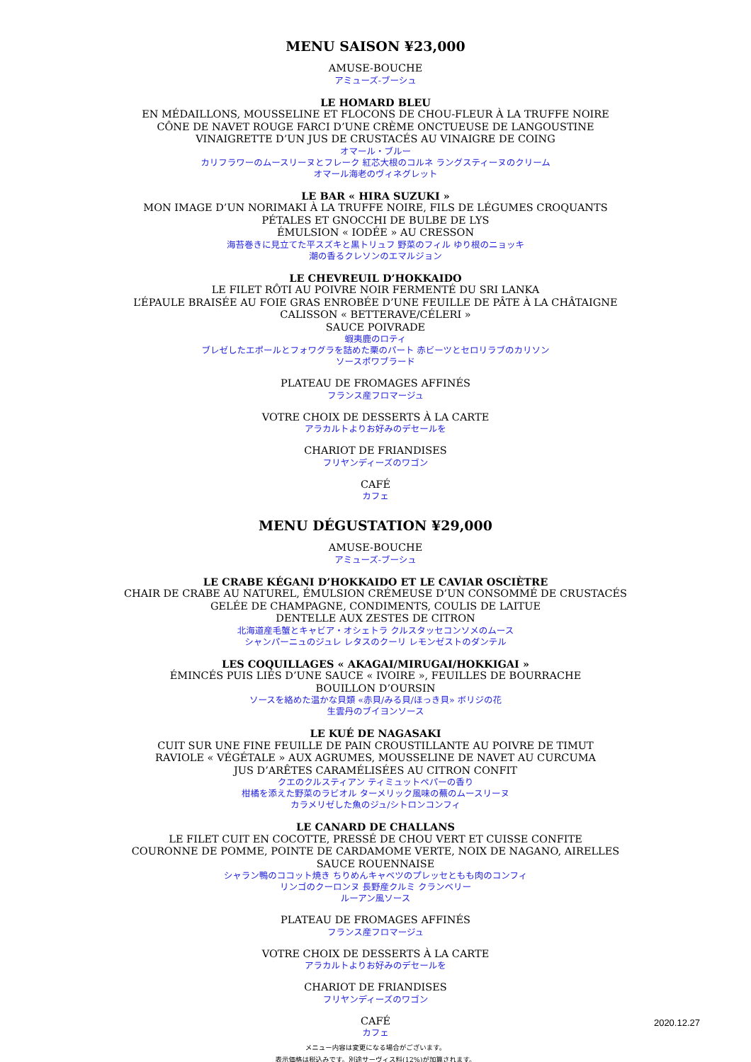MENU SAISON ¥23,000
AMUSE-BOUCHE
アミューズ-ブーシュ
LE HOMARD BLEU
EN MÉDAILLONS, MOUSSELINE ET FLOCONS DE CHOU-FLEUR À LA TRUFFE NOIRE
CÔNE DE NAVET ROUGE FARCI D’UNE CRÈME ONCTUEUSE DE LANGOUSTINE
VINAIGRETTE D’UN JUS DE CRUSTACÉS AU VINAIGRE DE COING
オマール・ブルー
カリフラワーのムースリーヌとフレーク 紅芯大根のコルネ ラングスティーヌのクリーム
オマール海老のヴィネグレット
LE BAR « HIRA SUZUKI »
MON IMAGE D’UN NORIMAKI À LA TRUFFE NOIRE, FILS DE LÉGUMES CROQUANTS
PÉTALES ET GNOCCHI DE BULBE DE LYS
ÉMULSION « IODÉE » AU CRESSON
海苔巻きに見立てた平スズキと黒トリュフ 野菜のフィル ゆり根のニョッキ
潮の香るクレソンのエマルジョン
LE CHEVREUIL D’HOKKAIDO
LE FILET RÔTI AU POIVRE NOIR FERMENTÉ DU SRI LANKA
L’ÉPAULE BRAISÉE AU FOIE GRAS ENROBÉE D’UNE FEUILLE DE PÂTE À LA CHÂTAIGNE
CALISSON « BETTERAVE/CÉLERI »
SAUCE POIVRADE
蝦夷鹿のロティ
ブレゼしたエポールとフォワグラを詰めた栗のパート 赤ビーツとセロリラブのカリソン
ソースポワブラード
PLATEAU DE FROMAGES AFFINÉS
フランス産フロマージュ
VOTRE CHOIX DE DESSERTS À LA CARTE
アラカルトよりお好みのデセールを
CHARIOT DE FRIANDISES
フリヤンディーズのワゴン
CAFÉ
カフェ
MENU DÉGUSTATION ¥29,000
AMUSE-BOUCHE
アミューズ-ブーシュ
LE CRABE KÉGANI D’HOKKAIDO ET LE CAVIAR OSCIÈTRE
CHAIR DE CRABE AU NATUREL, ÉMULSION CRÉMEUSE D’UN CONSOMMÉ DE CRUSTACÉS
GELÉE DE CHAMPAGNE, CONDIMENTS, COULIS DE LAITUE
DENTELLE AUX ZESTES DE CITRON
北海道産毛蟹とキャビア・オシェトラ クルスタッセコンソメのムース
シャンパーニュのジュレ レタスのクーリ レモンゼストのダンテル
LES COQUILLAGES « AKAGAI/MIRUGAI/HOKKIGAI »
ÉMINCÉS PUIS LIÉS D’UNE SAUCE « IVOIRE », FEUILLES DE BOURRACHE
BOUILLON D’OURSIN
ソースを絡めた温かな貝類 «赤貝/みる貝/ほっき貝» ボリジの花
生雲丹のブイヨンソース
LE KUÉ DE NAGASAKI
CUIT SUR UNE FINE FEUILLE DE PAIN CROUSTILLANTE AU POIVRE DE TIMUT
RAVIOLE « VÉGÉTALE » AUX AGRUMES, MOUSSELINE DE NAVET AU CURCUMA
JUS D’ARÊTES CARAMÉLISÉES AU CITRON CONFIT
クエのクルスティアン ティミュットペパーの香り
柑橘を添えた野菜のラビオル ターメリック風味の蕪のムースリーヌ
カラメリゼした魚のジュ/シトロンコンフィ
LE CANARD DE CHALLANS
LE FILET CUIT EN COCOTTE, PRESSÉ DE CHOU VERT ET CUISSE CONFITE
COURONNE DE POMME, POINTE DE CARDAMOME VERTE, NOIX DE NAGANO, AIRELLES
SAUCE ROUENNAISE
シャラン鴨のココット焼き ちりめんキャベツのプレッセともも肉のコンフィ
リンゴのクーロンヌ 長野産クルミ クランベリー
ルーアン風ソース
PLATEAU DE FROMAGES AFFINÉS
フランス産フロマージュ
VOTRE CHOIX DE DESSERTS À LA CARTE
アラカルトよりお好みのデセールを
CHARIOT DE FRIANDISES
フリヤンディーズのワゴン
CAFÉ
カフェ
メニュー内容は変更になる場合がございます。
表示価格は税込みです。別途サーヴィス料(12%)が加算されます。
2020.12.27